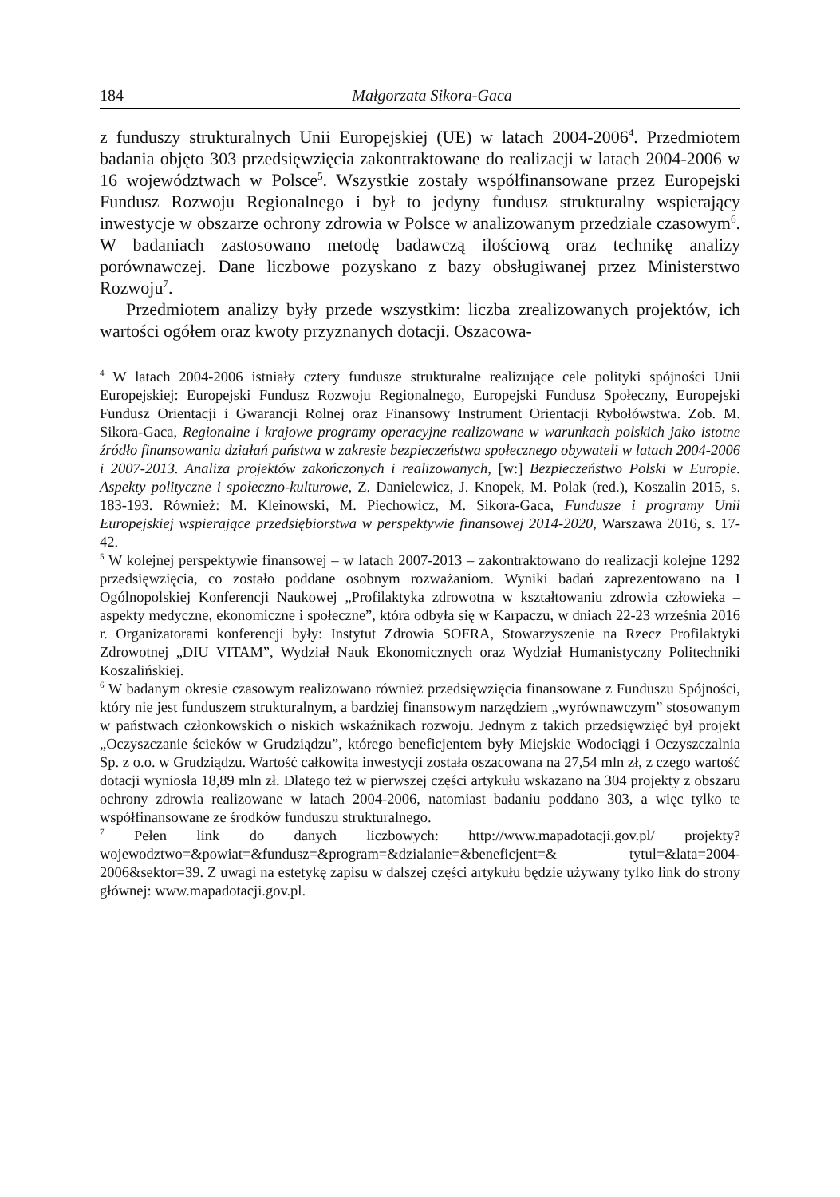184 Małgorzata Sikora-Gaca
z funduszy strukturalnych Unii Europejskiej (UE) w latach 2004-2006<sup>4</sup>. Przedmiotem badania objęto 303 przedsięwzięcia zakontraktowane do realizacji w latach 2004-2006 w 16 województwach w Polsce<sup>5</sup>. Wszystkie zostały współfinansowane przez Europejski Fundusz Rozwoju Regionalnego i był to jedyny fundusz strukturalny wspierający inwestycje w obszarze ochrony zdrowia w Polsce w analizowanym przedziale czasowym<sup>6</sup>. W badaniach zastosowano metodę badawczą ilościową oraz technikę analizy porównawczej. Dane liczbowe pozyskano z bazy obsługiwanej przez Ministerstwo Rozwoju<sup>7</sup>.
Przedmiotem analizy były przede wszystkim: liczba zrealizowanych projektów, ich wartości ogółem oraz kwoty przyznanych dotacji. Oszacowa-
<sup>4</sup> W latach 2004-2006 istniały cztery fundusze strukturalne realizujące cele polityki spójności Unii Europejskiej: Europejski Fundusz Rozwoju Regionalnego, Europejski Fundusz Społeczny, Europejski Fundusz Orientacji i Gwarancji Rolnej oraz Finansowy Instrument Orientacji Rybołówstwa. Zob. M. Sikora-Gaca, Regionalne i krajowe programy operacyjne realizowane w warunkach polskich jako istotne źródło finansowania działań państwa w zakresie bezpieczeństwa społecznego obywateli w latach 2004-2006 i 2007-2013. Analiza projektów zakończonych i realizowanych, [w:] Bezpieczeństwo Polski w Europie. Aspekty polityczne i społeczno-kulturowe, Z. Danielewicz, J. Knopek, M. Polak (red.), Koszalin 2015, s. 183-193. Również: M. Kleinowski, M. Piechowicz, M. Sikora-Gaca, Fundusze i programy Unii Europejskiej wspierające przedsiębiorstwa w perspektywie finansowej 2014-2020, Warszawa 2016, s. 17-42.
<sup>5</sup> W kolejnej perspektywie finansowej – w latach 2007-2013 – zakontraktowano do realizacji kolejne 1292 przedsięwzięcia, co zostało poddane osobnym rozważaniom. Wyniki badań zaprezentowano na I Ogólnopolskiej Konferencji Naukowej „Profilaktyka zdrowotna w kształtowaniu zdrowia człowieka – aspekty medyczne, ekonomiczne i społeczne”, która odbyła się w Karpaczu, w dniach 22-23 września 2016 r. Organizatorami konferencji były: Instytut Zdrowia SOFRA, Stowarzyszenie na Rzecz Profilaktyki Zdrowotnej „DIU VITAM”, Wydział Nauk Ekonomicznych oraz Wydział Humanistyczny Politechniki Koszalińskiej.
<sup>6</sup> W badanym okresie czasowym realizowano również przedsięwzięcia finansowane z Funduszu Spójności, który nie jest funduszem strukturalnym, a bardziej finansowym narzędziem „wyrównawczym” stosowanym w państwach członkowskich o niskich wskaźnikach rozwoju. Jednym z takich przedsięwzięć był projekt „Oczyszczanie ścieków w Grudziądzu”, którego beneficjentem były Miejskie Wodociągi i Oczyszczalnia Sp. z o.o. w Grudziądzu. Wartość całkowita inwestycji została oszacowana na 27,54 mln zł, z czego wartość dotacji wyniosła 18,89 mln zł. Dlatego też w pierwszej części artykułu wskazano na 304 projekty z obszaru ochrony zdrowia realizowane w latach 2004-2006, natomiast badaniu poddano 303, a więc tylko te współfinansowane ze środków funduszu strukturalnego.
<sup>7</sup> Pełen link do danych liczbowych: http://www.mapadotacji.gov.pl/ projekty?wojewodztwo=&powiat=&fundusz=&program=&dzialanie=&beneficjent=& tytul=&lata=2004-2006&sektor=39. Z uwagi na estetykę zapisu w dalszej części artykułu będzie używany tylko link do strony głównej: www.mapadotacji.gov.pl.